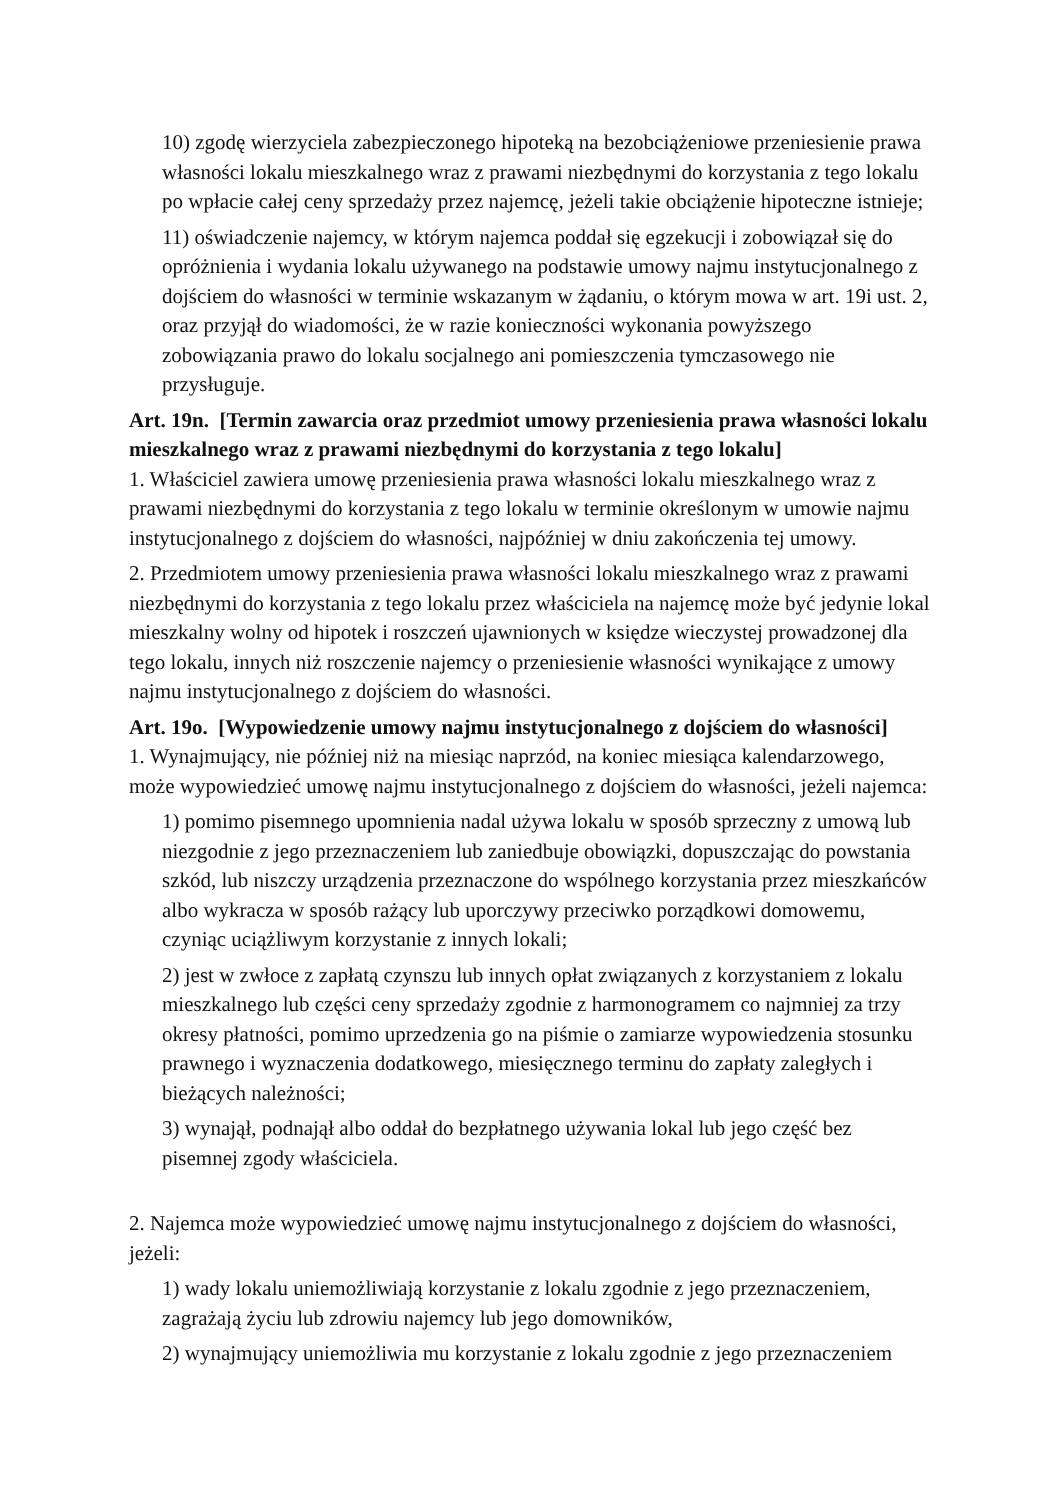10) zgodę wierzyciela zabezpieczonego hipoteką na bezobciążeniowe przeniesienie prawa własności lokalu mieszkalnego wraz z prawami niezbędnymi do korzystania z tego lokalu po wpłacie całej ceny sprzedaży przez najemcę, jeżeli takie obciążenie hipoteczne istnieje;
11) oświadczenie najemcy, w którym najemca poddał się egzekucji i zobowiązał się do opróżnienia i wydania lokalu używanego na podstawie umowy najmu instytucjonalnego z dojściem do własności w terminie wskazanym w żądaniu, o którym mowa w art. 19i ust. 2, oraz przyjął do wiadomości, że w razie konieczności wykonania powyższego zobowiązania prawo do lokalu socjalnego ani pomieszczenia tymczasowego nie przysługuje.
Art. 19n. [Termin zawarcia oraz przedmiot umowy przeniesienia prawa własności lokalu mieszkalnego wraz z prawami niezbędnymi do korzystania z tego lokalu]
1. Właściciel zawiera umowę przeniesienia prawa własności lokalu mieszkalnego wraz z prawami niezbędnymi do korzystania z tego lokalu w terminie określonym w umowie najmu instytucjonalnego z dojściem do własności, najpóźniej w dniu zakończenia tej umowy.
2. Przedmiotem umowy przeniesienia prawa własności lokalu mieszkalnego wraz z prawami niezbędnymi do korzystania z tego lokalu przez właściciela na najemcę może być jedynie lokal mieszkalny wolny od hipotek i roszczeń ujawnionych w księdze wieczystej prowadzonej dla tego lokalu, innych niż roszczenie najemcy o przeniesienie własności wynikające z umowy najmu instytucjonalnego z dojściem do własności.
Art. 19o. [Wypowiedzenie umowy najmu instytucjonalnego z dojściem do własności]
1. Wynajmujący, nie później niż na miesiąc naprzód, na koniec miesiąca kalendarzowego, może wypowiedzieć umowę najmu instytucjonalnego z dojściem do własności, jeżeli najemca:
1) pomimo pisemnego upomnienia nadal używa lokalu w sposób sprzeczny z umową lub niezgodnie z jego przeznaczeniem lub zaniedbuje obowiązki, dopuszczając do powstania szkód, lub niszczy urządzenia przeznaczone do wspólnego korzystania przez mieszkańców albo wykracza w sposób rażący lub uporczywy przeciwko porządkowi domowemu, czyniąc uciążliwym korzystanie z innych lokali;
2) jest w zwłoce z zapłatą czynszu lub innych opłat związanych z korzystaniem z lokalu mieszkalnego lub części ceny sprzedaży zgodnie z harmonogramem co najmniej za trzy okresy płatności, pomimo uprzedzenia go na piśmie o zamiarze wypowiedzenia stosunku prawnego i wyznaczenia dodatkowego, miesięcznego terminu do zapłaty zaległych i bieżących należności;
3) wynajął, podnajął albo oddał do bezpłatnego używania lokal lub jego część bez pisemnej zgody właściciela.
2. Najemca może wypowiedzieć umowę najmu instytucjonalnego z dojściem do własności, jeżeli:
1) wady lokalu uniemożliwiają korzystanie z lokalu zgodnie z jego przeznaczeniem, zagrażają życiu lub zdrowiu najemcy lub jego domowników,
2) wynajmujący uniemożliwia mu korzystanie z lokalu zgodnie z jego przeznaczeniem